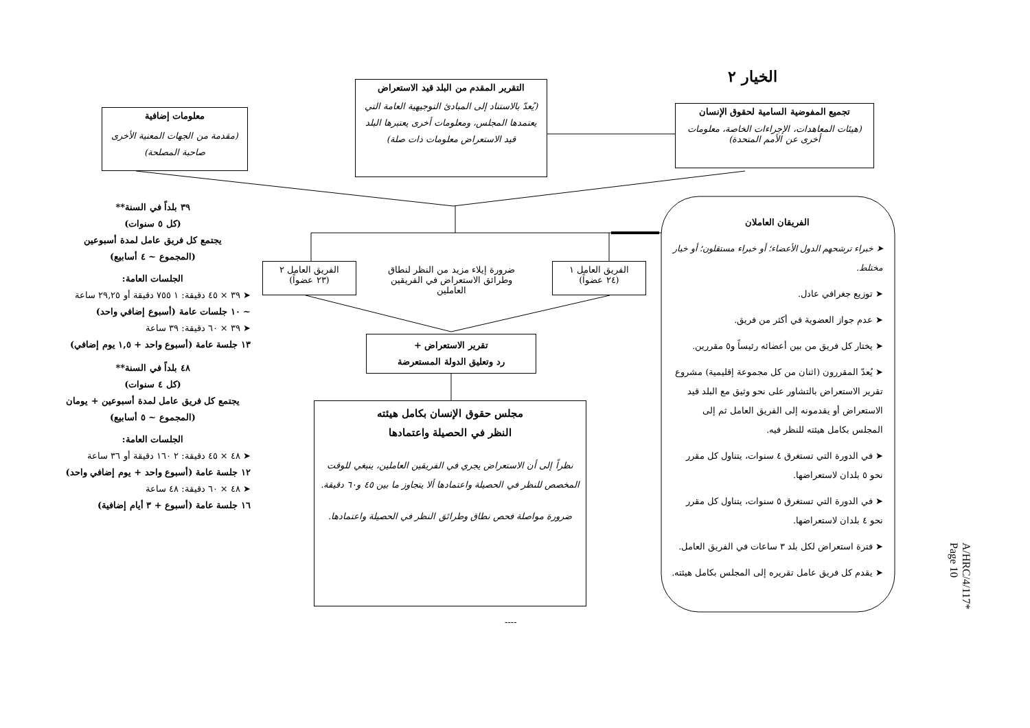الخيار ٢
تجميع المفوضية السامية لحقوق الإنسان
(هيئات المعاهدات، الإجراءات الخاصة، معلومات أخرى عن الأمم المتحدة)
التقرير المقدم من البلد قيد الاستعراض
(يُعدّ بالاستناد إلى المبادئ التوجيهية العامة التي يعتمدها المجلس، ومعلومات أخرى يعتبرها البلد قيد الاستعراض معلومات ذات صلة)
معلومات إضافية
(مقدمة من الجهات المعنية الأخرى صاحبة المصلحة)
الفريق العامل ١
(٢٤ عضواً)
الفريق العامل ٢
(٢٣ عضواً)
ضرورة إيلاء مزيد من النظر لنطاق وطرائق الاستعراض في الفريقين العاملين
تقرير الاستعراض +
رد وتعليق الدولة المستعرضة
مجلس حقوق الإنسان بكامل هيئته
النظر في الحصيلة واعتمادها
نظراً إلى أن الاستعراض يجري في الفريقين العاملين، ينبغي للوقت المخصص للنظر في الحصيلة واعتمادها ألا يتجاوز ما بين ٤٥ و٦٠ دقيقة.
ضرورة مواصلة فحص نطاق وطرائق النظر في الحصيلة واعتمادها.
الفريقان العاملان
➤ خبراء ترشحهم الدول الأعضاء؛ أو خبراء مستقلون؛ أو خيار مختلط.
➤ توزيع جغرافي عادل.
➤ عدم جواز العضوية في أكثر من فريق.
➤ يختار كل فريق من بين أعضائه رئيساً و٥ مقررين.
➤ يُعدّ المقررون (اثنان من كل مجموعة إقليمية) مشروع تقرير الاستعراض بالتشاور على نحو وثيق مع البلد قيد الاستعراض أو يقدمونه إلى الفريق العامل ثم إلى المجلس بكامل هيئته للنظر فيه.
➤ في الدورة التي تستغرق ٤ سنوات، يتناول كل مقرر نحو ٥ بلدان لاستعراضها.
➤ في الدورة التي تستغرق ٥ سنوات، يتناول كل مقرر نحو ٤ بلدان لاستعراضها.
➤ فترة استعراض لكل بلد ٣ ساعات في الفريق العامل.
➤ يقدم كل فريق عامل تقريره إلى المجلس بكامل هيئته.
٣٩ بلداً في السنة**
(كل ٥ سنوات)
يجتمع كل فريق عامل لمدة أسبوعين
(المجموع ~ ٤ أسابيع)
الجلسات العامة:
➤ ٣٩ × ٤٥ دقيقة: ١ ٧٥٥ دقيقة أو ٢٩,٢٥ ساعة
~ ١٠ جلسات عامة (أسبوع إضافي واحد)
➤ ٣٩ × ٦٠ دقيقة: ٣٩ ساعة
١٣ جلسة عامة (أسبوع واحد + ١,٥ يوم إضافي)
٤٨ بلداً في السنة**
(كل ٤ سنوات)
يجتمع كل فريق عامل لمدة أسبوعين + يومان
(المجموع ~ ٥ أسابيع)
الجلسات العامة:
➤ ٤٨ × ٤٥ دقيقة: ٢ ١٦٠ دقيقة أو ٣٦ ساعة
١٢ جلسة عامة (أسبوع واحد + يوم إضافي واحد)
➤ ٤٨ × ٦٠ دقيقة: ٤٨ ساعة
١٦ جلسة عامة (أسبوع + ٣ أيام إضافية)
----
A/HRC/4/117*
Page 10